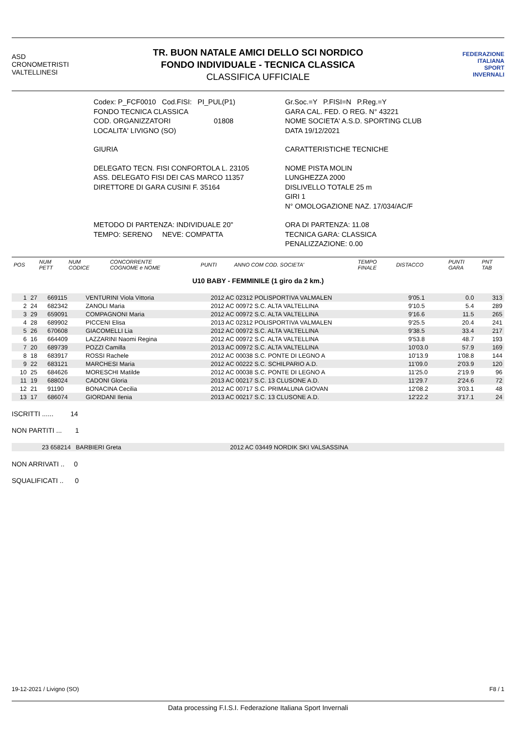ASD
CRONOMETRISTI
VALTELLINESI
TR. BUON NATALE AMICI DELLO SCI NORDICO
FONDO INDIVIDUALE - TECNICA CLASSICA
CLASSIFICA UFFICIALE
FEDERAZIONE
ITALIANA
SPORT
INVERNALI
Codex: P_FCF0010 Cod.FISI: PI_PUL(P1)
FONDO TECNICA CLASSICA
COD. ORGANIZZATORI 01808
LOCALITA' LIVIGNO (SO)
GIURIA
DELEGATO TECN. FISI CONFORTOLA L. 23105
ASS. DELEGATO FISI DEI CAS MARCO 11357
DIRETTORE DI GARA CUSINI F. 35164
METODO DI PARTENZA: INDIVIDUALE 20"
TEMPO: SERENO NEVE: COMPATTA
Gr.Soc.=Y P.FISI=N P.Reg.=Y
GARA CAL. FED. O REG. N° 43221
NOME SOCIETA' A.S.D. SPORTING CLUB
DATA 19/12/2021
CARATTERISTICHE TECNICHE
NOME PISTA MOLIN
LUNGHEZZA 2000
DISLIVELLO TOTALE 25 m
GIRI 1
N° OMOLOGAZIONE NAZ. 17/034/AC/F
ORA DI PARTENZA: 11.08
TECNICA GARA: CLASSICA
PENALIZZAZIONE: 0.00
| POS | NUM PETT | NUM CODICE | CONCORRENTE COGNOME e NOME | PUNTI | ANNO COM COD. SOCIETA' | TEMPO FINALE | DISTACCO | PUNTI GARA | PNT TAB |
| --- | --- | --- | --- | --- | --- | --- | --- | --- | --- |
U10 BABY - FEMMINILE (1 giro da 2 km.)
| 1 | 27 | 669115 | VENTURINI Viola Vittoria | | 2012 AC 02312 POLISPORTIVA VALMALEN | 9'05.1 | 0.0 | | 313 |
| 2 | 24 | 682342 | ZANOLI Maria | | 2012 AC 00972 S.C. ALTA VALTELLINA | 9'10.5 | 5.4 | | 289 |
| 3 | 29 | 659091 | COMPAGNONI Maria | | 2012 AC 00972 S.C. ALTA VALTELLINA | 9'16.6 | 11.5 | | 265 |
| 4 | 28 | 689902 | PICCENI Elisa | | 2013 AC 02312 POLISPORTIVA VALMALEN | 9'25.5 | 20.4 | | 241 |
| 5 | 26 | 670608 | GIACOMELLI Lia | | 2012 AC 00972 S.C. ALTA VALTELLINA | 9'38.5 | 33.4 | | 217 |
| 6 | 16 | 664409 | LAZZARINI Naomi Regina | | 2012 AC 00972 S.C. ALTA VALTELLINA | 9'53.8 | 48.7 | | 193 |
| 7 | 20 | 689739 | POZZI Camilla | | 2013 AC 00972 S.C. ALTA VALTELLINA | 10'03.0 | 57.9 | | 169 |
| 8 | 18 | 683917 | ROSSI Rachele | | 2012 AC 00038 S.C. PONTE DI LEGNO A | 10'13.9 | 1'08.8 | | 144 |
| 9 | 22 | 683121 | MARCHESI Maria | | 2012 AC 00222 S.C. SCHILPARIO A.D. | 11'09.0 | 2'03.9 | | 120 |
| 10 | 25 | 684626 | MORESCHI Matilde | | 2012 AC 00038 S.C. PONTE DI LEGNO A | 11'25.0 | 2'19.9 | | 96 |
| 11 | 19 | 688024 | CADONI Gloria | | 2013 AC 00217 S.C. 13 CLUSONE A.D. | 11'29.7 | 2'24.6 | | 72 |
| 12 | 21 | 91190 | BONACINA Cecilia | | 2012 AC 00717 S.C. PRIMALUNA GIOVAN | 12'08.2 | 3'03.1 | | 48 |
| 13 | 17 | 686074 | GIORDANI Ilenia | | 2013 AC 00217 S.C. 13 CLUSONE A.D. | 12'22.2 | 3'17.1 | | 24 |
ISCRITTI ...... 14
NON PARTITI ... 1
| | 23 658214 BARBIERI Greta | 2012 AC 03449 NORDIK SKI VALSASSINA |
NON ARRIVATI .. 0
SQUALIFICATI .. 0
19-12-2021 / Livigno (SO) F8 / 1
Data processing F.I.S.I. Federazione Italiana Sport Invernali